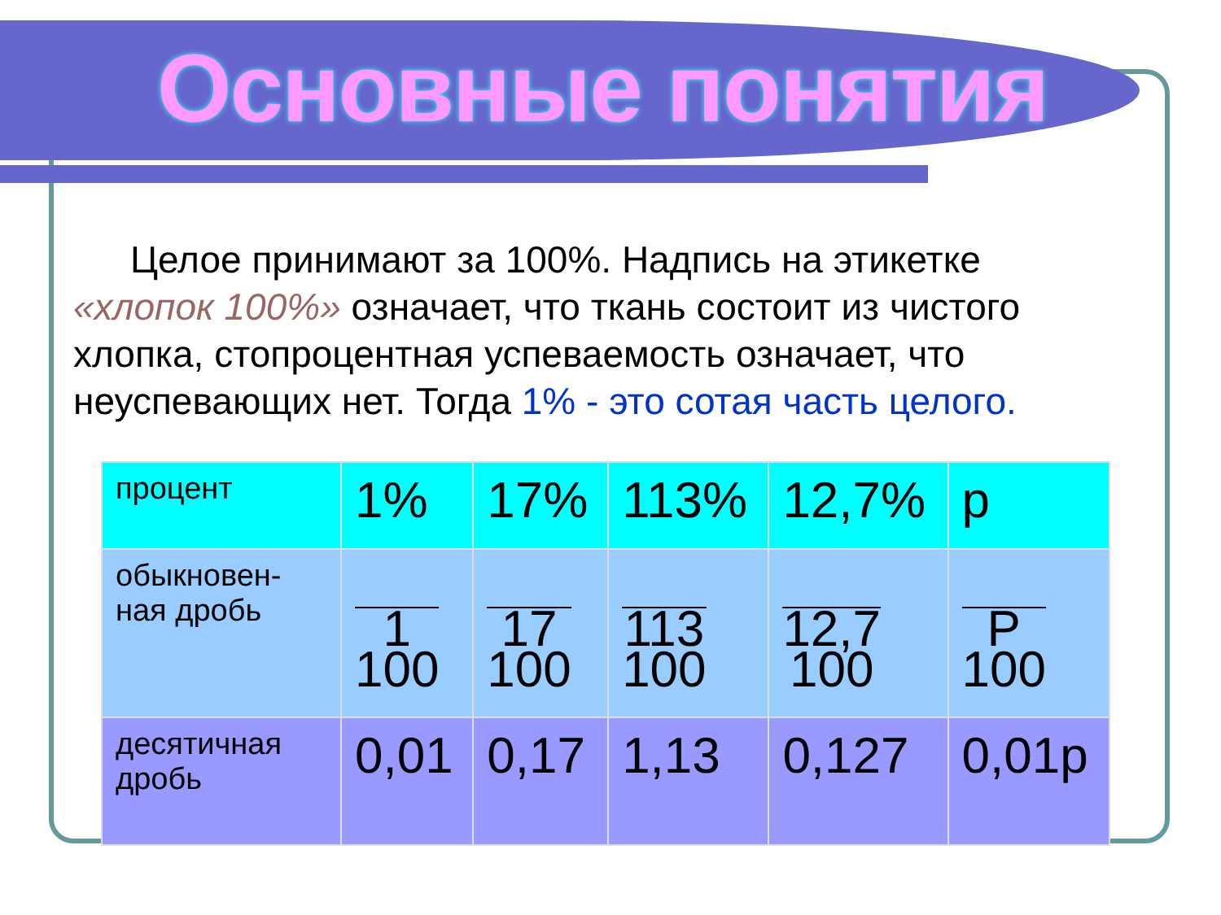Основные понятия
Целое принимают за 100%. Надпись на этикетке «хлопок 100%» означает, что ткань состоит из чистого хлопка, стопроцентная успеваемость означает, что неуспевающих нет. Тогда 1% - это сотая часть целого.
| процент | 1% | 17% | 113% | 12,7% | p |
| обыкновен-ная дробь | 1 100 | 17 100 | 113 100 | 12,7 100 | P 100 |
| десятичная дробь | 0,01 | 0,17 | 1,13 | 0,127 | 0,01p |